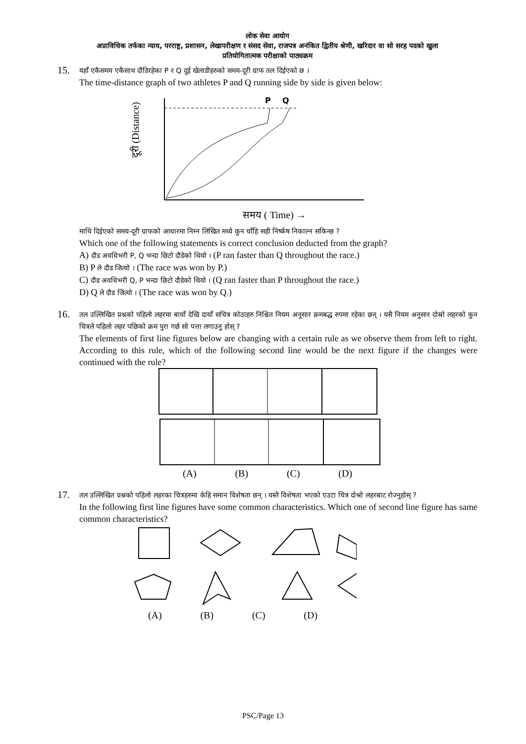लोक सेवा आयोग
अप्राविधिक तर्फका न्याय, परराष्ट्र, प्रशासन, लेखापरीक्षण र संसद सेवा, राजपत्र अनंकित द्वितीय श्रेणी, खरिदार वा सो सरह पदको खुला
प्रतियोगितात्मक परीक्षाको पाठ्यक्रम
15.
यहाँ एकैसमय एकैसाथ दौडिरहेका P र Q दुई खेलाडीहरुको समय-दूरी ग्राफ तल दिईएको छ ।
The time-distance graph of two athletes P and Q running side by side is given below:
दूरी (Distance)
P
Q
समय ( Time) →
माथि दिईएको समय-दूरी ग्राफको आधारमा निम्न लिखित मध्ये कुन चाँहि सही निर्ष्कष निकाल्न सकिन्छ ?
Which one of the following statements is correct conclusion deducted from the graph?
A) दौड अवधिभरी P, Q भन्दा छिटो दौडेको थियो । (P ran faster than Q throughout the race.)
B) P ले दौड जित्यो । (The race was won by P.)
C) दौड अवधिभरी Q, P भन्दा छिटो दौडेको थियो । (Q ran faster than P throughout the race.)
D) Q ले दौड जित्यो । (The race was won by Q.)
16.
तल उल्लिखित प्रश्नको पहिलो लहरमा बायाँ देखि दायाँ सचित्र कोठाहरु निश्चित नियम अनुसार क्रमबद्ध रुपमा रहेका छन् । यसै नियम अनुसार दोस्रो लहरको कुन चित्रले पहिलो लहर पछिको क्रम पुरा गर्छ सो पत्ता लगाउनु होस् ?
The elements of first line figures below are changing with a certain rule as we observe them from left to right. According to this rule, which of the following second line would be the next figure if the changes were continued with the rule?
(A) (B) (C) (D)
17.
तल उल्लिखित प्रश्नको पहिलो लहरका चित्रहरुमा केहि समान विशेषता छन् । यस्तै विशेषता भएको एउटा चित्र दोश्रो लहरबाट रोज्नुहोस् ?
In the following first line figures have some common characteristics. Which one of second line figure has same common characteristics?
(A) (B) (C) (D)
PSC/Page 13